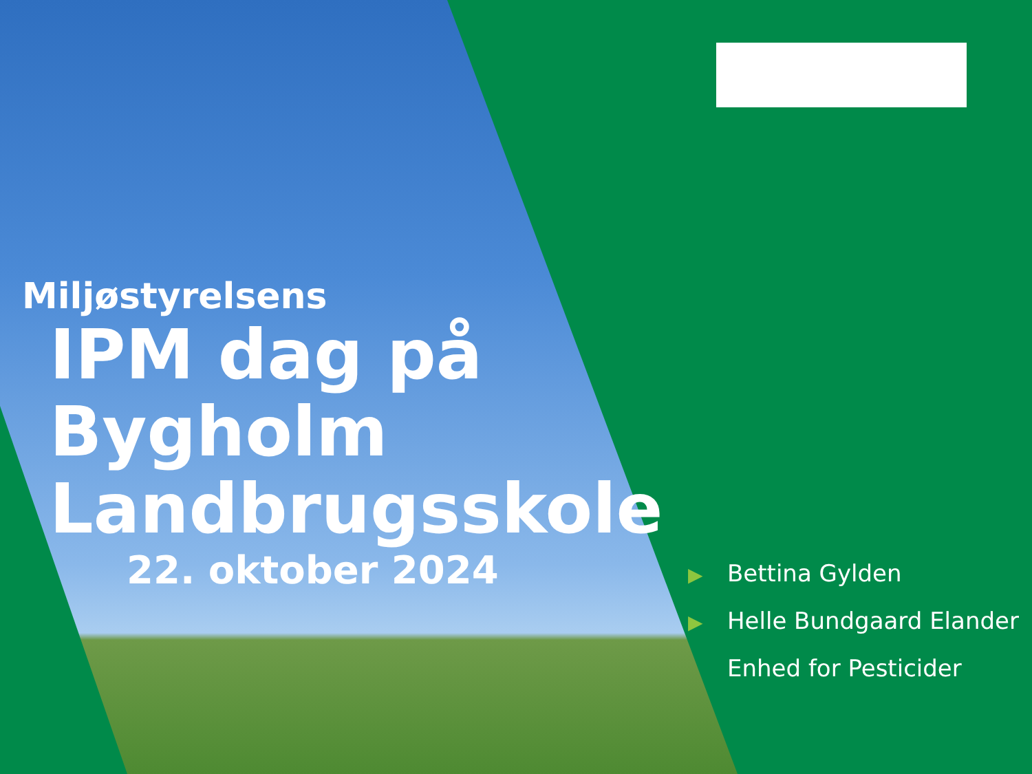Miljøstyrelsens
IPM dag på
Bygholm
Landbrugsskole
22. oktober 2024
▶ Bettina Gylden
▶ Helle Bundgaard Elander
Enhed for Pesticider